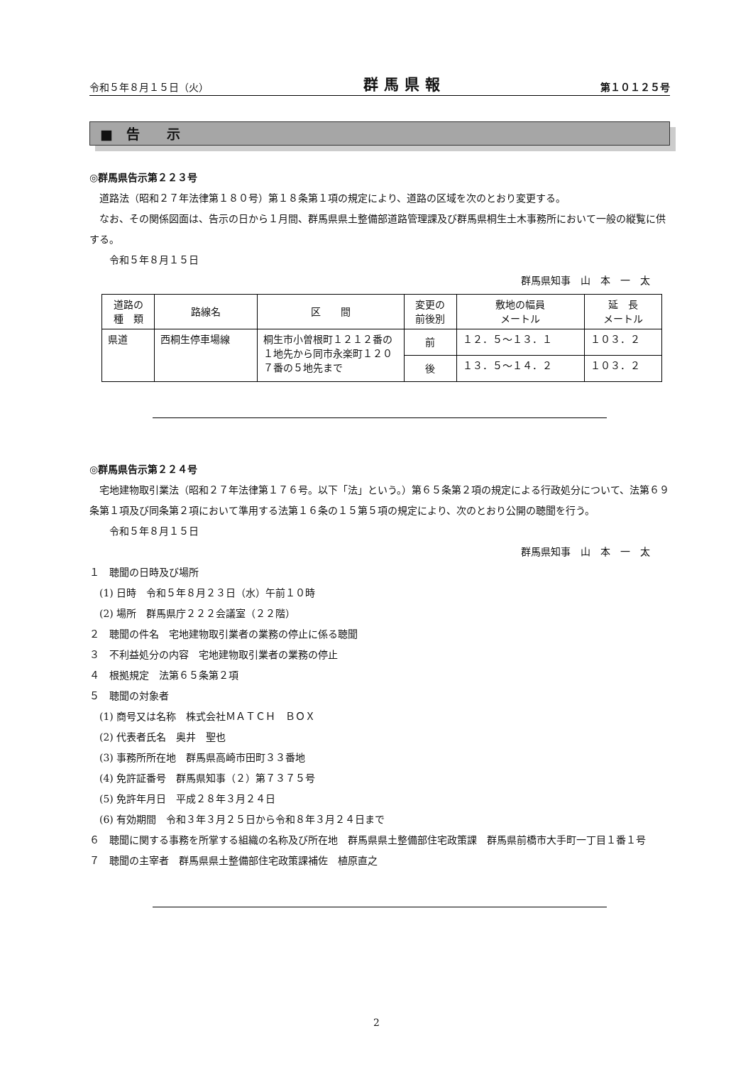令和５年８月１５日（火） 群馬県報 第１０１２５号
■　告　　示
◎群馬県告示第２２３号
道路法（昭和２７年法律第１８０号）第１８条第１項の規定により、道路の区域を次のとおり変更する。
なお、その関係図面は、告示の日から１月間、群馬県県土整備部道路管理課及び群馬県桐生土木事務所において一般の縦覧に供する。
令和５年８月１５日
群馬県知事　山　本　一　太
| 道路の 種 類 | 路線名 | 区 間 | 変更の 前後別 | 敷地の幅員 メートル | 延 長 メートル |
| 県道 | 西桐生停車場線 | 桐生市小曽根町１２１２番の１地先から同市永楽町１２０７番の５地先まで | 前 | １２．５～１３．１ | １０３．２ |
| | | | 後 | １３．５～１４．２ | １０３．２ |
◎群馬県告示第２２４号
宅地建物取引業法（昭和２７年法律第１７６号。以下「法」という。）第６５条第２項の規定による行政処分について、法第６９条第１項及び同条第２項において準用する法第１６条の１５第５項の規定により、次のとおり公開の聴聞を行う。
令和５年８月１５日
群馬県知事　山　本　一　太
１　聴聞の日時及び場所
(1) 日時　令和５年８月２３日（水）午前１０時
(2) 場所　群馬県庁２２２会議室（２２階）
２　聴聞の件名　宅地建物取引業者の業務の停止に係る聴聞
３　不利益処分の内容　宅地建物取引業者の業務の停止
４　根拠規定　法第６５条第２項
５　聴聞の対象者
(1) 商号又は名称　株式会社ＭＡＴＣＨ　ＢＯＸ
(2) 代表者氏名　奥井　聖也
(3) 事務所所在地　群馬県高崎市田町３３番地
(4) 免許証番号　群馬県知事（２）第７３７５号
(5) 免許年月日　平成２８年３月２４日
(6) 有効期間　令和３年３月２５日から令和８年３月２４日まで
６　聴聞に関する事務を所掌する組織の名称及び所在地　群馬県県土整備部住宅政策課　群馬県前橋市大手町一丁目１番１号
７　聴聞の主宰者　群馬県県土整備部住宅政策課補佐　植原直之
2